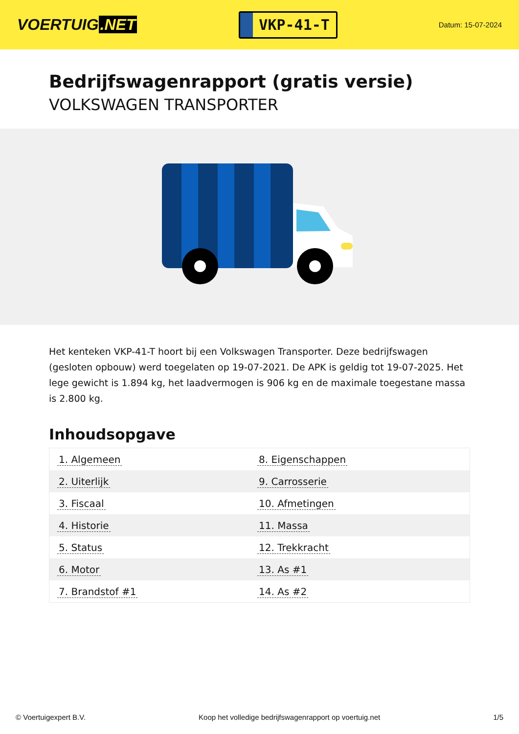VOERTUIG.NET
VKP-41-T
Datum: 15-07-2024
Bedrijfswagenrapport (gratis versie)
VOLKSWAGEN TRANSPORTER
Het kenteken VKP-41-T hoort bij een Volkswagen Transporter. Deze bedrijfswagen (gesloten opbouw) werd toegelaten op 19-07-2021. De APK is geldig tot 19-07-2025. Het lege gewicht is 1.894 kg, het laadvermogen is 906 kg en de maximale toegestane massa is 2.800 kg.
Inhoudsopgave
| 1. Algemeen | 8. Eigenschappen |
| 2. Uiterlijk | 9. Carrosserie |
| 3. Fiscaal | 10. Afmetingen |
| 4. Historie | 11. Massa |
| 5. Status | 12. Trekkracht |
| 6. Motor | 13. As #1 |
| 7. Brandstof #1 | 14. As #2 |
© Voertuigexpert B.V. Koop het volledige bedrijfswagenrapport op voertuig.net 1/5